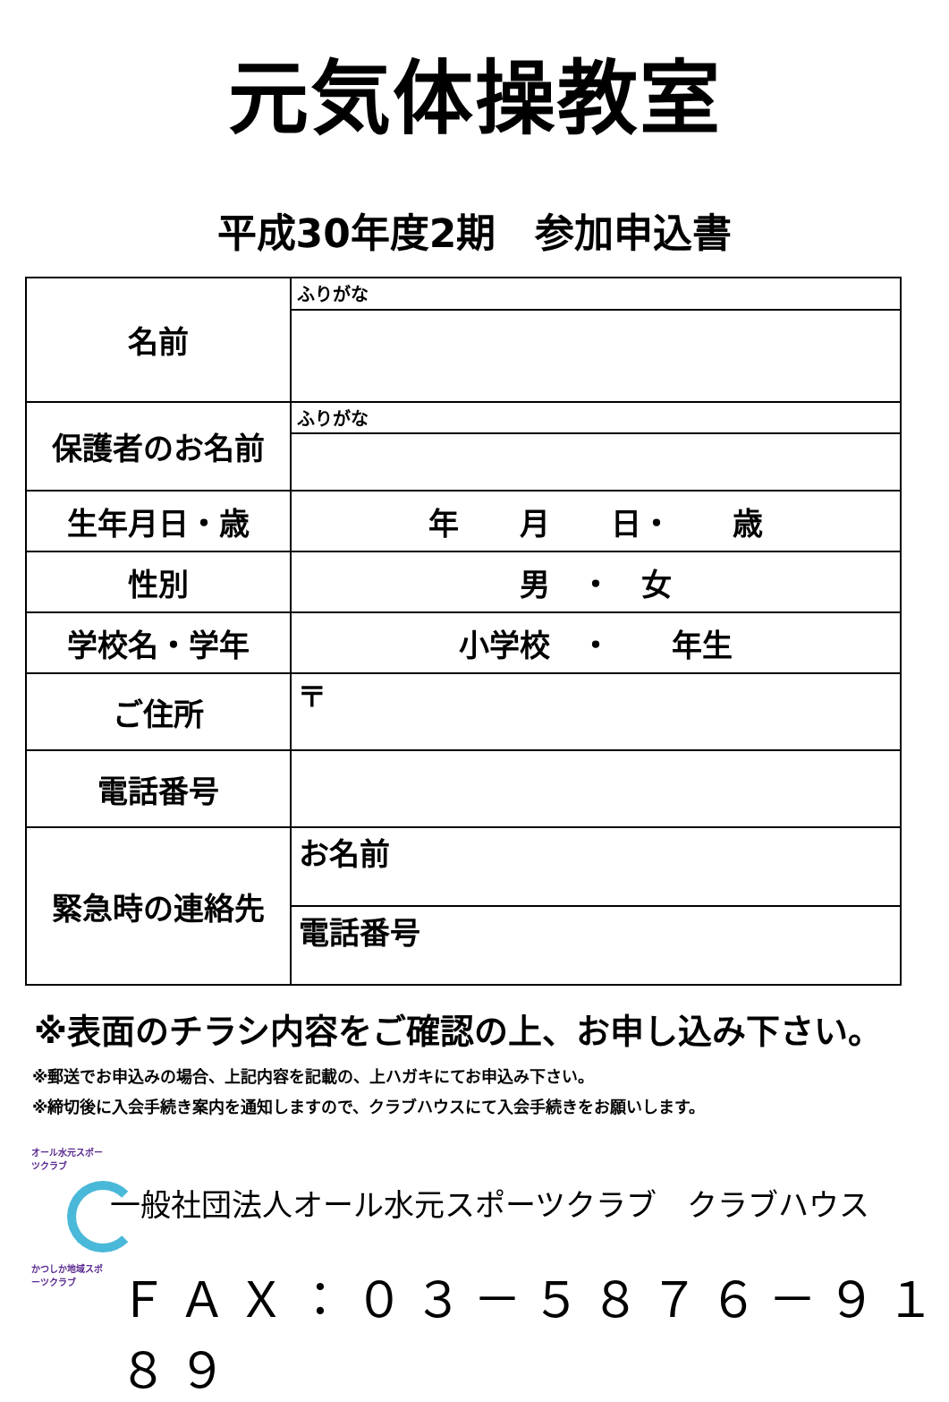元気体操教室
平成30年度2期　参加申込書
| 名前 | ふりがな |
| 保護者のお名前 | ふりがな |
| 生年月日・歳 | 年 月 日・ 歳 |
| 性別 | 男 ・ 女 |
| 学校名・学年 | 小学校 ・ 年生 |
| ご住所 | 〒 |
| 電話番号 | |
| 緊急時の連絡先 | お名前 |
| | 電話番号 |
※表面のチラシ内容をご確認の上、お申し込み下さい。
※郵送でお申込みの場合、上記内容を記載の、上ハガキにてお申込み下さい。
※締切後に入会手続き案内を通知しますので、クラブハウスにて入会手続きをお願いします。
オール水元スポーツクラブ
かつしか地域スポーツクラブ
一般社団法人オール水元スポーツクラブ　クラブハウス
ＦＡＸ：０３－５８７６－９１８９